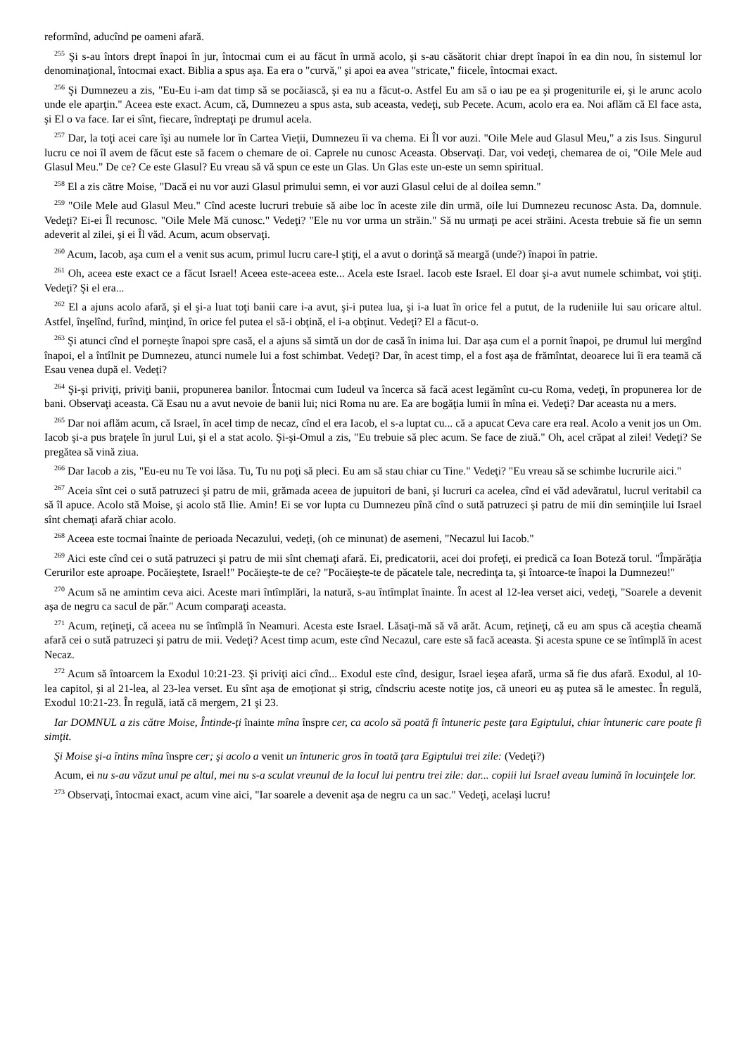reformînd, aducînd pe oameni afară.
<sup>255</sup> Şi s-au întors drept înapoi în jur, întocmai cum ei au făcut în urmă acolo, şi s-au căsătorit chiar drept înapoi în ea din nou, în sistemul lor denominaţional, întocmai exact. Biblia a spus aşa. Ea era o "curvă," şi apoi ea avea "stricate," fiicele, întocmai exact.
<sup>256</sup> Şi Dumnezeu a zis, "Eu-Eu i-am dat timp să se pocăiască, şi ea nu a făcut-o. Astfel Eu am să o iau pe ea şi progeniturile ei, şi le arunc acolo unde ele aparţin." Aceea este exact. Acum, că, Dumnezeu a spus asta, sub aceasta, vedeţi, sub Pecete. Acum, acolo era ea. Noi aflăm că El face asta, şi El o va face. Iar ei sînt, fiecare, îndreptaţi pe drumul acela.
<sup>257</sup> Dar, la toţi acei care îşi au numele lor în Cartea Vieţii, Dumnezeu îi va chema. Ei Îl vor auzi. "Oile Mele aud Glasul Meu," a zis Isus. Singurul lucru ce noi îl avem de făcut este să facem o chemare de oi. Caprele nu cunosc Aceasta. Observaţi. Dar, voi vedeţi, chemarea de oi, "Oile Mele aud Glasul Meu." De ce? Ce este Glasul? Eu vreau să vă spun ce este un Glas. Un Glas este un-este un semn spiritual.
<sup>258</sup> El a zis către Moise, "Dacă ei nu vor auzi Glasul primului semn, ei vor auzi Glasul celui de al doilea semn."
<sup>259</sup> "Oile Mele aud Glasul Meu." Cînd aceste lucruri trebuie să aibe loc în aceste zile din urmă, oile lui Dumnezeu recunosc Asta. Da, domnule. Vedeţi? Ei-ei Îl recunosc. "Oile Mele Mă cunosc." Vedeţi? "Ele nu vor urma un străin." Să nu urmaţi pe acei străini. Acesta trebuie să fie un semn adeverit al zilei, şi ei Îl văd. Acum, acum observaţi.
<sup>260</sup> Acum, Iacob, aşa cum el a venit sus acum, primul lucru care-l ştiţi, el a avut o dorinţă să meargă (unde?) înapoi în patrie.
<sup>261</sup> Oh, aceea este exact ce a făcut Israel! Aceea este-aceea este... Acela este Israel. Iacob este Israel. El doar şi-a avut numele schimbat, voi ştiţi. Vedeţi? Şi el era...
<sup>262</sup> El a ajuns acolo afară, şi el şi-a luat toţi banii care i-a avut, şi-i putea lua, şi i-a luat în orice fel a putut, de la rudeniile lui sau oricare altul. Astfel, înşelînd, furînd, minţind, în orice fel putea el să-i obţină, el i-a obţinut. Vedeţi? El a făcut-o.
<sup>263</sup> Şi atunci cînd el porneşte înapoi spre casă, el a ajuns să simtă un dor de casă în inima lui. Dar aşa cum el a pornit înapoi, pe drumul lui mergînd înapoi, el a întîlnit pe Dumnezeu, atunci numele lui a fost schimbat. Vedeţi? Dar, în acest timp, el a fost aşa de frămîntat, deoarece lui îi era teamă că Esau venea după el. Vedeţi?
<sup>264</sup> Şi-şi priviţi, priviţi banii, propunerea banilor. Întocmai cum Iudeul va încerca să facă acest legămînt cu-cu Roma, vedeţi, în propunerea lor de bani. Observaţi aceasta. Că Esau nu a avut nevoie de banii lui; nici Roma nu are. Ea are bogăţia lumii în mîna ei. Vedeţi? Dar aceasta nu a mers.
<sup>265</sup> Dar noi aflăm acum, că Israel, în acel timp de necaz, cînd el era Iacob, el s-a luptat cu... că a apucat Ceva care era real. Acolo a venit jos un Om. Iacob şi-a pus braţele în jurul Lui, şi el a stat acolo. Şi-şi-Omul a zis, "Eu trebuie să plec acum. Se face de ziuă." Oh, acel crăpat al zilei! Vedeţi? Se pregătea să vină ziua.
<sup>266</sup> Dar Iacob a zis, "Eu-eu nu Te voi lăsa. Tu, Tu nu poţi să pleci. Eu am să stau chiar cu Tine." Vedeţi? "Eu vreau să se schimbe lucrurile aici."
<sup>267</sup> Aceia sînt cei o sută patruzeci şi patru de mii, grămada aceea de jupuitori de bani, şi lucruri ca acelea, cînd ei văd adevăratul, lucrul veritabil ca să îl apuce. Acolo stă Moise, şi acolo stă Ilie. Amin! Ei se vor lupta cu Dumnezeu pînă cînd o sută patruzeci şi patru de mii din seminţiile lui Israel sînt chemaţi afară chiar acolo.
<sup>268</sup> Aceea este tocmai înainte de perioada Necazului, vedeţi, (oh ce minunat) de asemeni, "Necazul lui Iacob."
<sup>269</sup> Aici este cînd cei o sută patruzeci şi patru de mii sînt chemaţi afară. Ei, predicatorii, acei doi profeţi, ei predică ca Ioan Boteză torul. "Împărăţia Cerurilor este aproape. Pocăieştete, Israel!" Pocăieşte-te de ce? "Pocăieşte-te de păcatele tale, necredinţa ta, şi întoarce-te înapoi la Dumnezeu!"
<sup>270</sup> Acum să ne amintim ceva aici. Aceste mari întîmplări, la natură, s-au întîmplat înainte. În acest al 12-lea verset aici, vedeţi, "Soarele a devenit aşa de negru ca sacul de păr." Acum comparaţi aceasta.
<sup>271</sup> Acum, reţineţi, că aceea nu se întîmplă în Neamuri. Acesta este Israel. Lăsaţi-mă să vă arăt. Acum, reţineţi, că eu am spus că aceştia cheamă afară cei o sută patruzeci şi patru de mii. Vedeţi? Acest timp acum, este cînd Necazul, care este să facă aceasta. Şi acesta spune ce se întîmplă în acest Necaz.
<sup>272</sup> Acum să întoarcem la Exodul 10:21-23. Şi priviţi aici cînd... Exodul este cînd, desigur, Israel ieşea afară, urma să fie dus afară. Exodul, al 10-lea capitol, şi al 21-lea, al 23-lea verset. Eu sînt aşa de emoţionat şi strig, cîndscriu aceste notiţe jos, că uneori eu aş putea să le amestec. În regulă, Exodul 10:21-23. În regulă, iată că mergem, 21 şi 23.
Iar DOMNUL a zis către Moise, Întinde-ţi înainte mîna înspre cer, ca acolo să poată fi întuneric peste ţara Egiptului, chiar întuneric care poate fi simţit.
Şi Moise şi-a întins mîna înspre cer; şi acolo a venit un întuneric gros în toată ţara Egiptului trei zile: (Vedeţi?)
Acum, ei nu s-au văzut unul pe altul, mei nu s-a sculat vreunul de la locul lui pentru trei zile: dar... copiii lui Israel aveau lumină în locuinţele lor.
<sup>273</sup> Observaţi, întocmai exact, acum vine aici, "Iar soarele a devenit aşa de negru ca un sac." Vedeţi, acelaşi lucru!